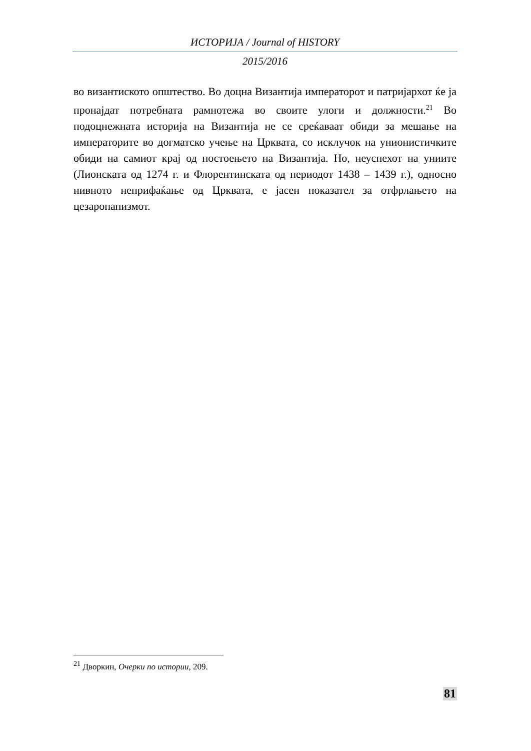ИСТОРИЈА / Journal of HISTORY
2015/2016
во византиското општество. Во доцна Византија императорот и патријархот ќе ја пронајдат потребната рамнотежа во своите улоги и должности.<sup>21</sup> Во подоцнежната историја на Византија не се среќаваат обиди за мешање на императорите во догматско учење на Црквата, со исклучок на унионистичките обиди на самиот крај од постоењето на Византија. Но, неуспехот на униите (Лионската од 1274 г. и Флорентинската од периодот 1438 – 1439 г.), односно нивното неприфаќање од Црквата, е јасен показател за отфрлањето на цезаропапизмот.
<sup>21</sup> Дворкин, Очерки по истории, 209.
81